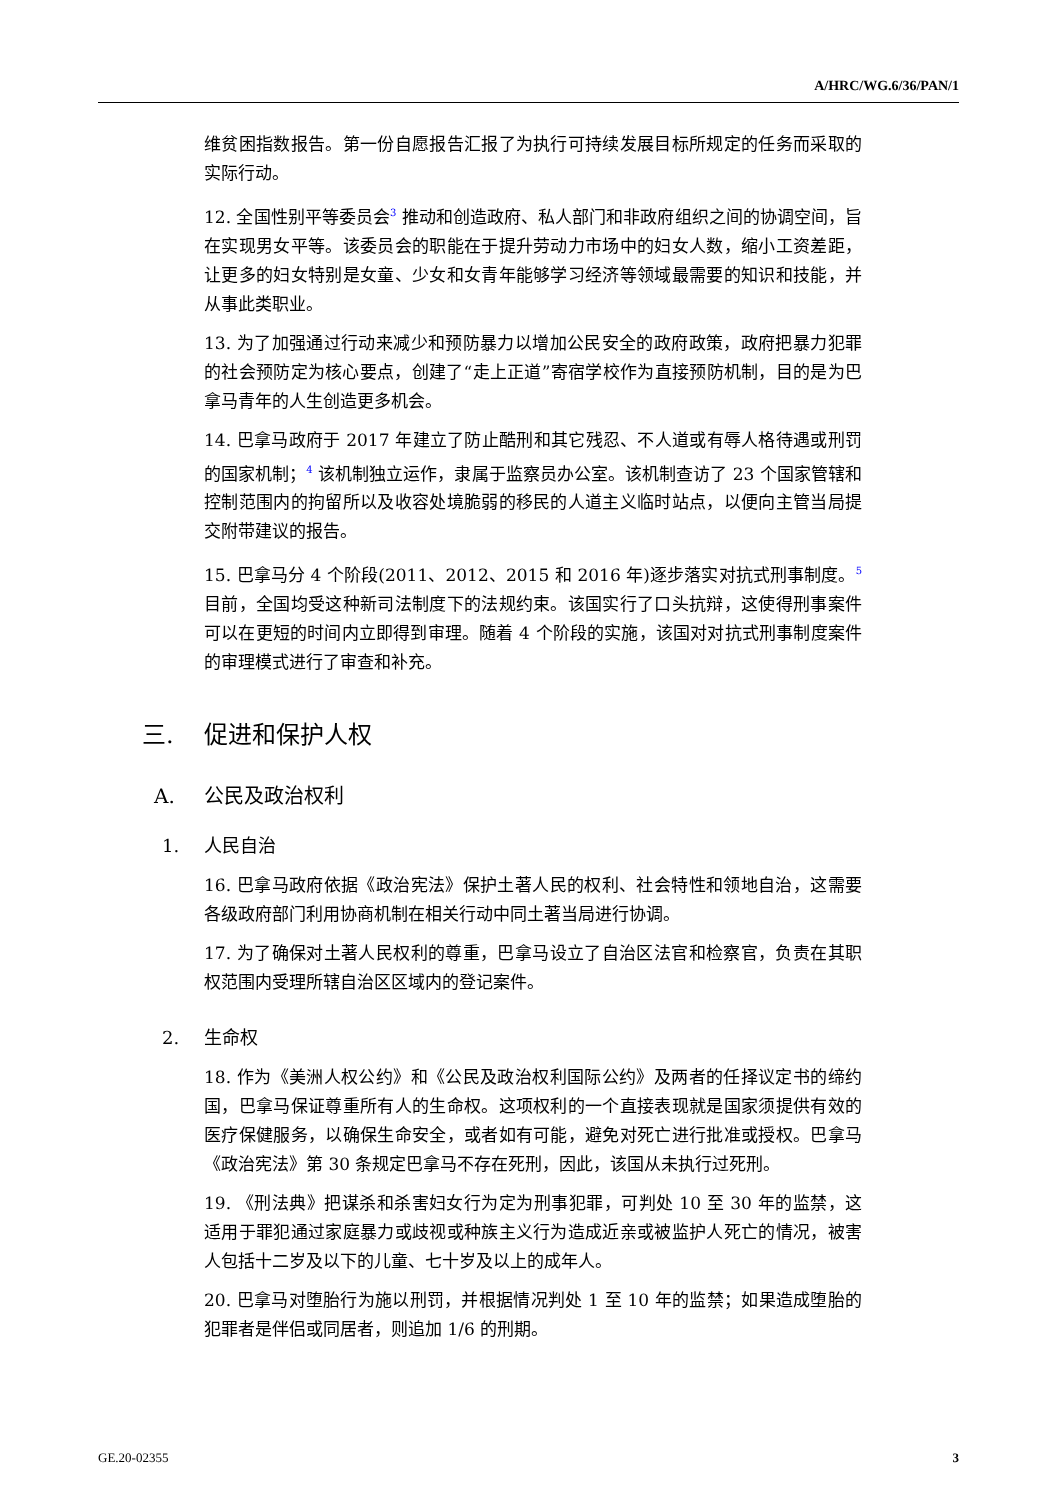A/HRC/WG.6/36/PAN/1
维贫困指数报告。第一份自愿报告汇报了为执行可持续发展目标所规定的任务而采取的实际行动。
12. 全国性别平等委员会<sup>3</sup> 推动和创造政府、私人部门和非政府组织之间的协调空间，旨在实现男女平等。该委员会的职能在于提升劳动力市场中的妇女人数，缩小工资差距，让更多的妇女特别是女童、少女和女青年能够学习经济等领域最需要的知识和技能，并从事此类职业。
13. 为了加强通过行动来减少和预防暴力以增加公民安全的政府政策，政府把暴力犯罪的社会预防定为核心要点，创建了“走上正道”寄宿学校作为直接预防机制，目的是为巴拿马青年的人生创造更多机会。
14. 巴拿马政府于 2017 年建立了防止酷刑和其它残忍、不人道或有辱人格待遇或刑罚的国家机制；<sup>4</sup> 该机制独立运作，隶属于监察员办公室。该机制查访了 23 个国家管辖和控制范围内的拘留所以及收容处境脆弱的移民的人道主义临时站点，以便向主管当局提交附带建议的报告。
15. 巴拿马分 4 个阶段(2011、2012、2015 和 2016 年)逐步落实对抗式刑事制度。<sup>5</sup> 目前，全国均受这种新司法制度下的法规约束。该国实行了口头抗辩，这使得刑事案件可以在更短的时间内立即得到审理。随着 4 个阶段的实施，该国对对抗式刑事制度案件的审理模式进行了审查和补充。
三. 促进和保护人权
A. 公民及政治权利
1. 人民自治
16. 巴拿马政府依据《政治宪法》保护土著人民的权利、社会特性和领地自治，这需要各级政府部门利用协商机制在相关行动中同土著当局进行协调。
17. 为了确保对土著人民权利的尊重，巴拿马设立了自治区法官和检察官，负责在其职权范围内受理所辖自治区区域内的登记案件。
2. 生命权
18. 作为《美洲人权公约》和《公民及政治权利国际公约》及两者的任择议定书的缔约国，巴拿马保证尊重所有人的生命权。这项权利的一个直接表现就是国家须提供有效的医疗保健服务，以确保生命安全，或者如有可能，避免对死亡进行批准或授权。巴拿马《政治宪法》第 30 条规定巴拿马不存在死刑，因此，该国从未执行过死刑。
19. 《刑法典》把谋杀和杀害妇女行为定为刑事犯罪，可判处 10 至 30 年的监禁，这适用于罪犯通过家庭暴力或歧视或种族主义行为造成近亲或被监护人死亡的情况，被害人包括十二岁及以下的儿童、七十岁及以上的成年人。
20. 巴拿马对堕胎行为施以刑罚，并根据情况判处 1 至 10 年的监禁；如果造成堕胎的犯罪者是伴侣或同居者，则追加 1/6 的刑期。
GE.20-02355 3